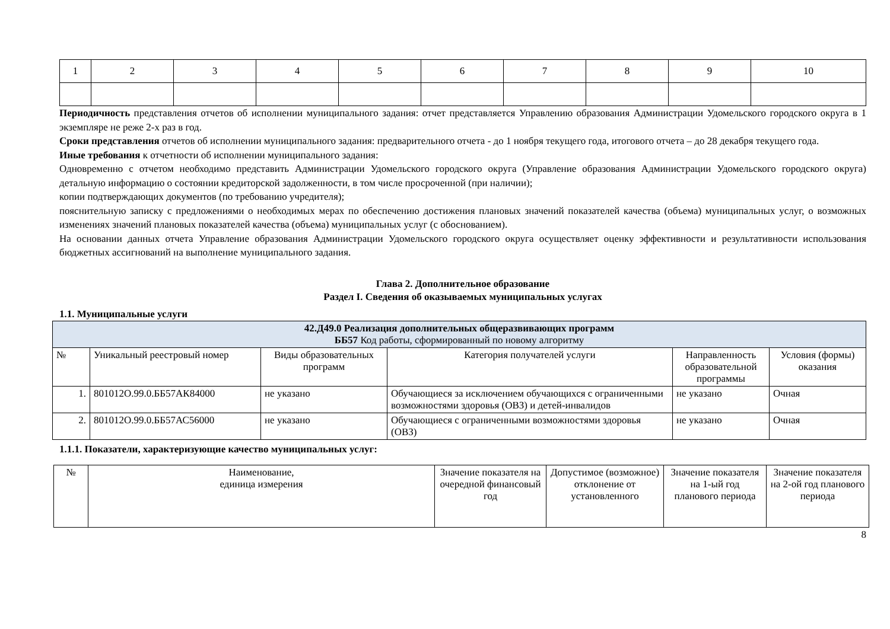| 1 | 2 | 3 | 4 | 5 | 6 | 7 | 8 | 9 | 10 |
Периодичность представления отчетов об исполнении муниципального задания: отчет представляется Управлению образования Администрации Удомельского городского округа в 1 экземпляре не реже 2-х раз в год.
Сроки представления отчетов об исполнении муниципального задания: предварительного отчета - до 1 ноября текущего года, итогового отчета – до 28 декабря текущего года.
Иные требования к отчетности об исполнении муниципального задания:
Одновременно с отчетом необходимо представить Администрации Удомельского городского округа (Управление образования Администрации Удомельского городского округа) детальную информацию о состоянии кредиторской задолженности, в том числе просроченной (при наличии);
копии подтверждающих документов (по требованию учредителя);
пояснительную записку с предложениями о необходимых мерах по обеспечению достижения плановых значений показателей качества (объема) муниципальных услуг, о возможных изменениях значений плановых показателей качества (объема) муниципальных услуг (с обоснованием).
На основании данных отчета Управление образования Администрации Удомельского городского округа осуществляет оценку эффективности и результативности использования бюджетных ассигнований на выполнение муниципального задания.
Глава 2. Дополнительное образование
Раздел I. Сведения об оказываемых муниципальных услугах
1.1. Муниципальные услуги
| 42.Д49.0 Реализация дополнительных общеразвивающих программ ББ57 Код работы, сформированный по новому алгоритму | | | | | |
| № | Уникальный реестровый номер | Виды образовательных программ | Категория получателей услуги | Направленность образовательной программы | Условия (формы) оказания |
| 1. | 801012О.99.0.ББ57АК84000 | не указано | Обучающиеся за исключением обучающихся с ограниченными возможностями здоровья (ОВЗ) и детей-инвалидов | не указано | Очная |
| 2. | 801012О.99.0.ББ57АС56000 | не указано | Обучающиеся с ограниченными возможностями здоровья (ОВЗ) | не указано | Очная |
1.1.1. Показатели, характеризующие качество муниципальных услуг:
| № | Наименование, единица измерения | Значение показателя на очередной финансовый год | Допустимое (возможное) отклонение от установленного | Значение показателя на 1-ый год планового периода | Значение показателя на 2-ой год планового периода |
8